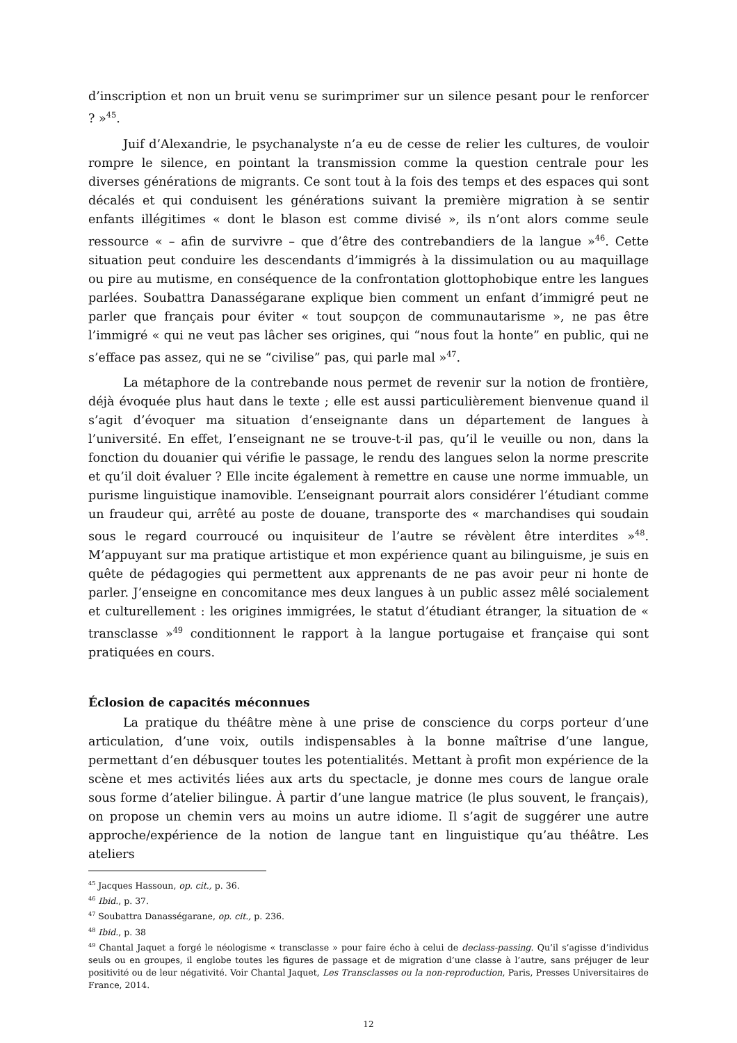d’inscription et non un bruit venu se surimprimer sur un silence pesant pour le renforcer ? »<sup>45</sup>.
Juif d’Alexandrie, le psychanalyste n’a eu de cesse de relier les cultures, de vouloir rompre le silence, en pointant la transmission comme la question centrale pour les diverses générations de migrants. Ce sont tout à la fois des temps et des espaces qui sont décalés et qui conduisent les générations suivant la première migration à se sentir enfants illégitimes « dont le blason est comme divisé », ils n’ont alors comme seule ressource « – afin de survivre – que d’être des contrebandiers de la langue »<sup>46</sup>. Cette situation peut conduire les descendants d’immigrés à la dissimulation ou au maquillage ou pire au mutisme, en conséquence de la confrontation glottophobique entre les langues parlées. Soubattra Danasségarane explique bien comment un enfant d’immigré peut ne parler que français pour éviter « tout soupçon de communautarisme », ne pas être l’immigré « qui ne veut pas lâcher ses origines, qui “nous fout la honte” en public, qui ne s’efface pas assez, qui ne se “civilise” pas, qui parle mal »<sup>47</sup>.
La métaphore de la contrebande nous permet de revenir sur la notion de frontière, déjà évoquée plus haut dans le texte ; elle est aussi particulièrement bienvenue quand il s’agit d’évoquer ma situation d’enseignante dans un département de langues à l’université. En effet, l’enseignant ne se trouve-t-il pas, qu’il le veuille ou non, dans la fonction du douanier qui vérifie le passage, le rendu des langues selon la norme prescrite et qu’il doit évaluer ? Elle incite également à remettre en cause une norme immuable, un purisme linguistique inamovible. L’enseignant pourrait alors considérer l’étudiant comme un fraudeur qui, arrêté au poste de douane, transporte des « marchandises qui soudain sous le regard courroucé ou inquisiteur de l’autre se révèlent être interdites »<sup>48</sup>. M’appuyant sur ma pratique artistique et mon expérience quant au bilinguisme, je suis en quête de pédagogies qui permettent aux apprenants de ne pas avoir peur ni honte de parler. J’enseigne en concomitance mes deux langues à un public assez mêlé socialement et culturellement : les origines immigrées, le statut d’étudiant étranger, la situation de « transclasse »<sup>49</sup> conditionnent le rapport à la langue portugaise et française qui sont pratiquées en cours.
Éclosion de capacités méconnues
La pratique du théâtre mène à une prise de conscience du corps porteur d’une articulation, d’une voix, outils indispensables à la bonne maîtrise d’une langue, permettant d’en débusquer toutes les potentialités. Mettant à profit mon expérience de la scène et mes activités liées aux arts du spectacle, je donne mes cours de langue orale sous forme d’atelier bilingue. À partir d’une langue matrice (le plus souvent, le français), on propose un chemin vers au moins un autre idiome. Il s’agit de suggérer une autre approche/expérience de la notion de langue tant en linguistique qu’au théâtre. Les ateliers
<sup>45</sup> Jacques Hassoun, op. cit., p. 36.
<sup>46</sup> Ibid., p. 37.
<sup>47</sup> Soubattra Danasségarane, op. cit., p. 236.
<sup>48</sup> Ibid., p. 38
<sup>49</sup> Chantal Jaquet a forgé le néologisme « transclasse » pour faire écho à celui de declass-passing. Qu’il s’agisse d’individus seuls ou en groupes, il englobe toutes les figures de passage et de migration d’une classe à l’autre, sans préjuger de leur positivité ou de leur négativité. Voir Chantal Jaquet, Les Transclasses ou la non-reproduction, Paris, Presses Universitaires de France, 2014.
12